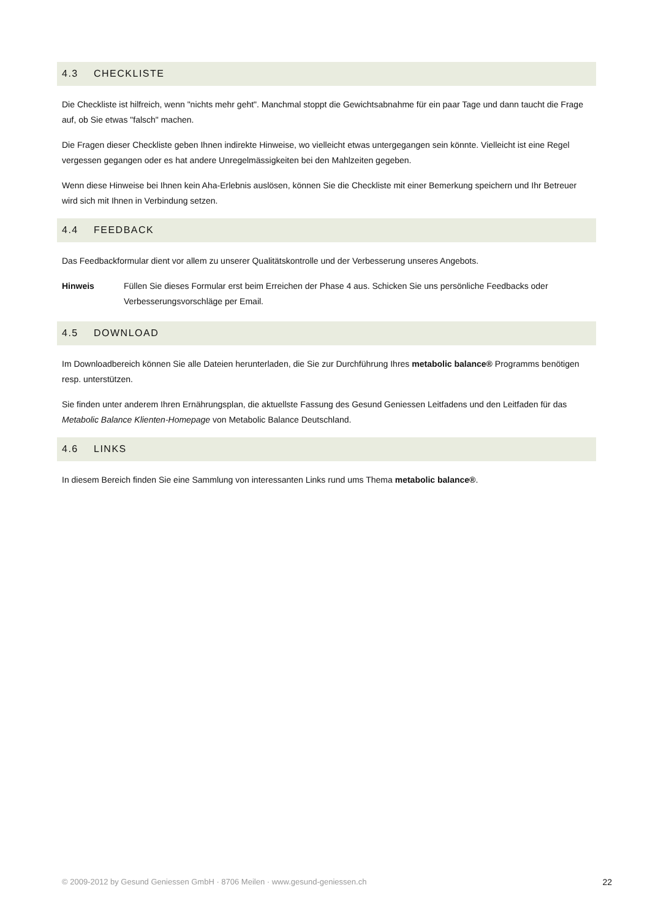4.3 CHECKLISTE
Die Checkliste ist hilfreich, wenn "nichts mehr geht". Manchmal stoppt die Gewichtsabnahme für ein paar Tage und dann taucht die Frage auf, ob Sie etwas "falsch" machen.
Die Fragen dieser Checkliste geben Ihnen indirekte Hinweise, wo vielleicht etwas untergegangen sein könnte. Vielleicht ist eine Regel vergessen gegangen oder es hat andere Unregelmässigkeiten bei den Mahlzeiten gegeben.
Wenn diese Hinweise bei Ihnen kein Aha-Erlebnis auslösen, können Sie die Checkliste mit einer Bemerkung speichern und Ihr Betreuer wird sich mit Ihnen in Verbindung setzen.
4.4 FEEDBACK
Das Feedbackformular dient vor allem zu unserer Qualitätskontrolle und der Verbesserung unseres Angebots.
Hinweis Füllen Sie dieses Formular erst beim Erreichen der Phase 4 aus. Schicken Sie uns persönliche Feedbacks oder Verbesserungsvorschläge per Email.
4.5 DOWNLOAD
Im Downloadbereich können Sie alle Dateien herunterladen, die Sie zur Durchführung Ihres metabolic balance® Programms benötigen resp. unterstützen.
Sie finden unter anderem Ihren Ernährungsplan, die aktuellste Fassung des Gesund Geniessen Leitfadens und den Leitfaden für das Metabolic Balance Klienten-Homepage von Metabolic Balance Deutschland.
4.6 LINKS
In diesem Bereich finden Sie eine Sammlung von interessanten Links rund ums Thema metabolic balance®.
© 2009-2012 by Gesund Geniessen GmbH · 8706 Meilen · www.gesund-geniessen.ch 22